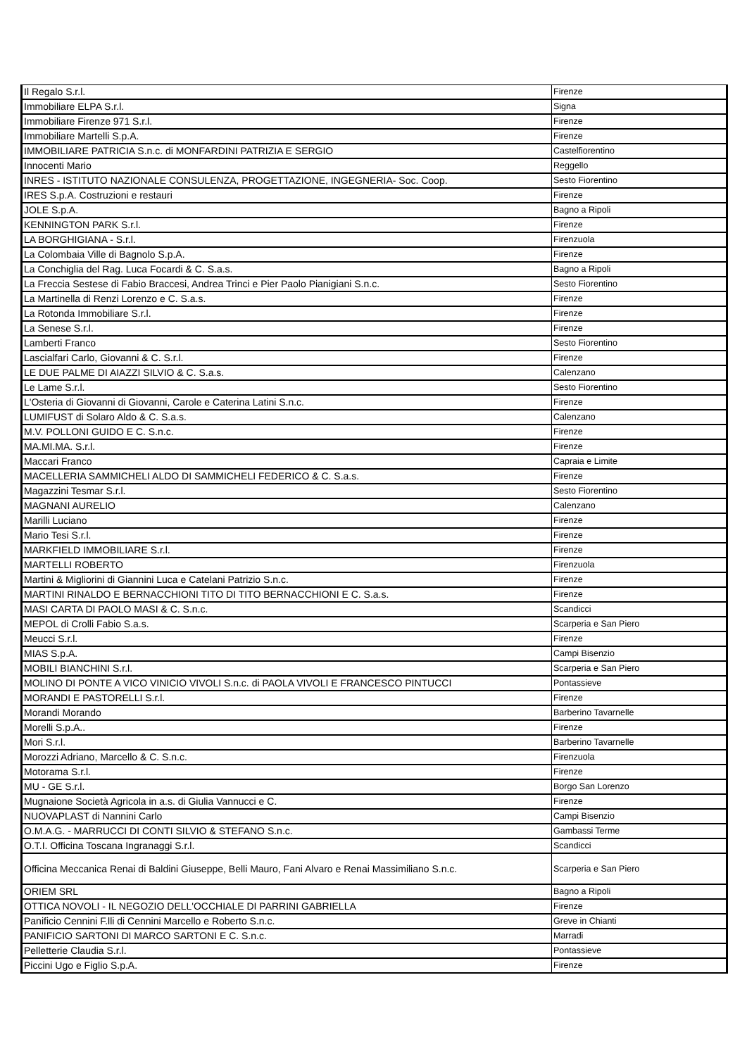| Il Regalo S.r.l. | Firenze |
| Immobiliare ELPA S.r.l. | Signa |
| Immobiliare Firenze 971 S.r.l. | Firenze |
| Immobiliare Martelli S.p.A. | Firenze |
| IMMOBILIARE PATRICIA S.n.c. di MONFARDINI PATRIZIA E SERGIO | Castelfiorentino |
| Innocenti Mario | Reggello |
| INRES - ISTITUTO NAZIONALE CONSULENZA, PROGETTAZIONE, INGEGNERIA- Soc. Coop. | Sesto Fiorentino |
| IRES S.p.A. Costruzioni e restauri | Firenze |
| JOLE S.p.A. | Bagno a Ripoli |
| KENNINGTON PARK S.r.l. | Firenze |
| LA BORGHIGIANA - S.r.l. | Firenzuola |
| La Colombaia Ville di Bagnolo S.p.A. | Firenze |
| La Conchiglia del Rag. Luca Focardi & C. S.a.s. | Bagno a Ripoli |
| La Freccia Sestese di Fabio Braccesi, Andrea Trinci e Pier Paolo Pianigiani S.n.c. | Sesto Fiorentino |
| La Martinella di Renzi Lorenzo e C. S.a.s. | Firenze |
| La Rotonda Immobiliare S.r.l. | Firenze |
| La Senese S.r.l. | Firenze |
| Lamberti Franco | Sesto Fiorentino |
| Lascialfari Carlo, Giovanni & C. S.r.l. | Firenze |
| LE DUE PALME DI AIAZZI SILVIO & C. S.a.s. | Calenzano |
| Le Lame S.r.l. | Sesto Fiorentino |
| L'Osteria di Giovanni di Giovanni, Carole e Caterina Latini S.n.c. | Firenze |
| LUMIFUST di Solaro Aldo & C. S.a.s. | Calenzano |
| M.V. POLLONI GUIDO E C. S.n.c. | Firenze |
| MA.MI.MA. S.r.l. | Firenze |
| Maccari Franco | Capraia e Limite |
| MACELLERIA SAMMICHELI ALDO DI SAMMICHELI FEDERICO & C. S.a.s. | Firenze |
| Magazzini Tesmar S.r.l. | Sesto Fiorentino |
| MAGNANI AURELIO | Calenzano |
| Marilli Luciano | Firenze |
| Mario Tesi S.r.l. | Firenze |
| MARKFIELD IMMOBILIARE S.r.l. | Firenze |
| MARTELLI ROBERTO | Firenzuola |
| Martini & Migliorini di Giannini Luca e Catelani Patrizio S.n.c. | Firenze |
| MARTINI RINALDO E BERNACCHIONI TITO DI TITO BERNACCHIONI E C. S.a.s. | Firenze |
| MASI CARTA DI PAOLO MASI & C. S.n.c. | Scandicci |
| MEPOL di Crolli Fabio S.a.s. | Scarperia e San Piero |
| Meucci S.r.l. | Firenze |
| MIAS S.p.A. | Campi Bisenzio |
| MOBILI BIANCHINI S.r.l. | Scarperia e San Piero |
| MOLINO DI PONTE A VICO VINICIO VIVOLI S.n.c. di PAOLA VIVOLI E FRANCESCO PINTUCCI | Pontassieve |
| MORANDI E PASTORELLI S.r.l. | Firenze |
| Morandi Morando | Barberino Tavarnelle |
| Morelli S.p.A.. | Firenze |
| Mori S.r.l. | Barberino Tavarnelle |
| Morozzi Adriano, Marcello & C. S.n.c. | Firenzuola |
| Motorama S.r.l. | Firenze |
| MU - GE S.r.l. | Borgo San Lorenzo |
| Mugnaione Società Agricola in a.s. di Giulia Vannucci e C. | Firenze |
| NUOVAPLAST di Nannini Carlo | Campi Bisenzio |
| O.M.A.G. - MARRUCCI DI CONTI SILVIO & STEFANO S.n.c. | Gambassi Terme |
| O.T.I. Officina Toscana Ingranaggi S.r.l. | Scandicci |
| Officina Meccanica Renai di Baldini Giuseppe, Belli Mauro, Fani Alvaro e Renai Massimiliano S.n.c. | Scarperia e San Piero |
| ORIEM SRL | Bagno a Ripoli |
| OTTICA NOVOLI - IL NEGOZIO DELL'OCCHIALE DI PARRINI GABRIELLA | Firenze |
| Panificio Cennini F.lli di Cennini Marcello e Roberto S.n.c. | Greve in Chianti |
| PANIFICIO SARTONI DI MARCO SARTONI E C. S.n.c. | Marradi |
| Pelletterie Claudia S.r.l. | Pontassieve |
| Piccini Ugo e Figlio S.p.A. | Firenze |